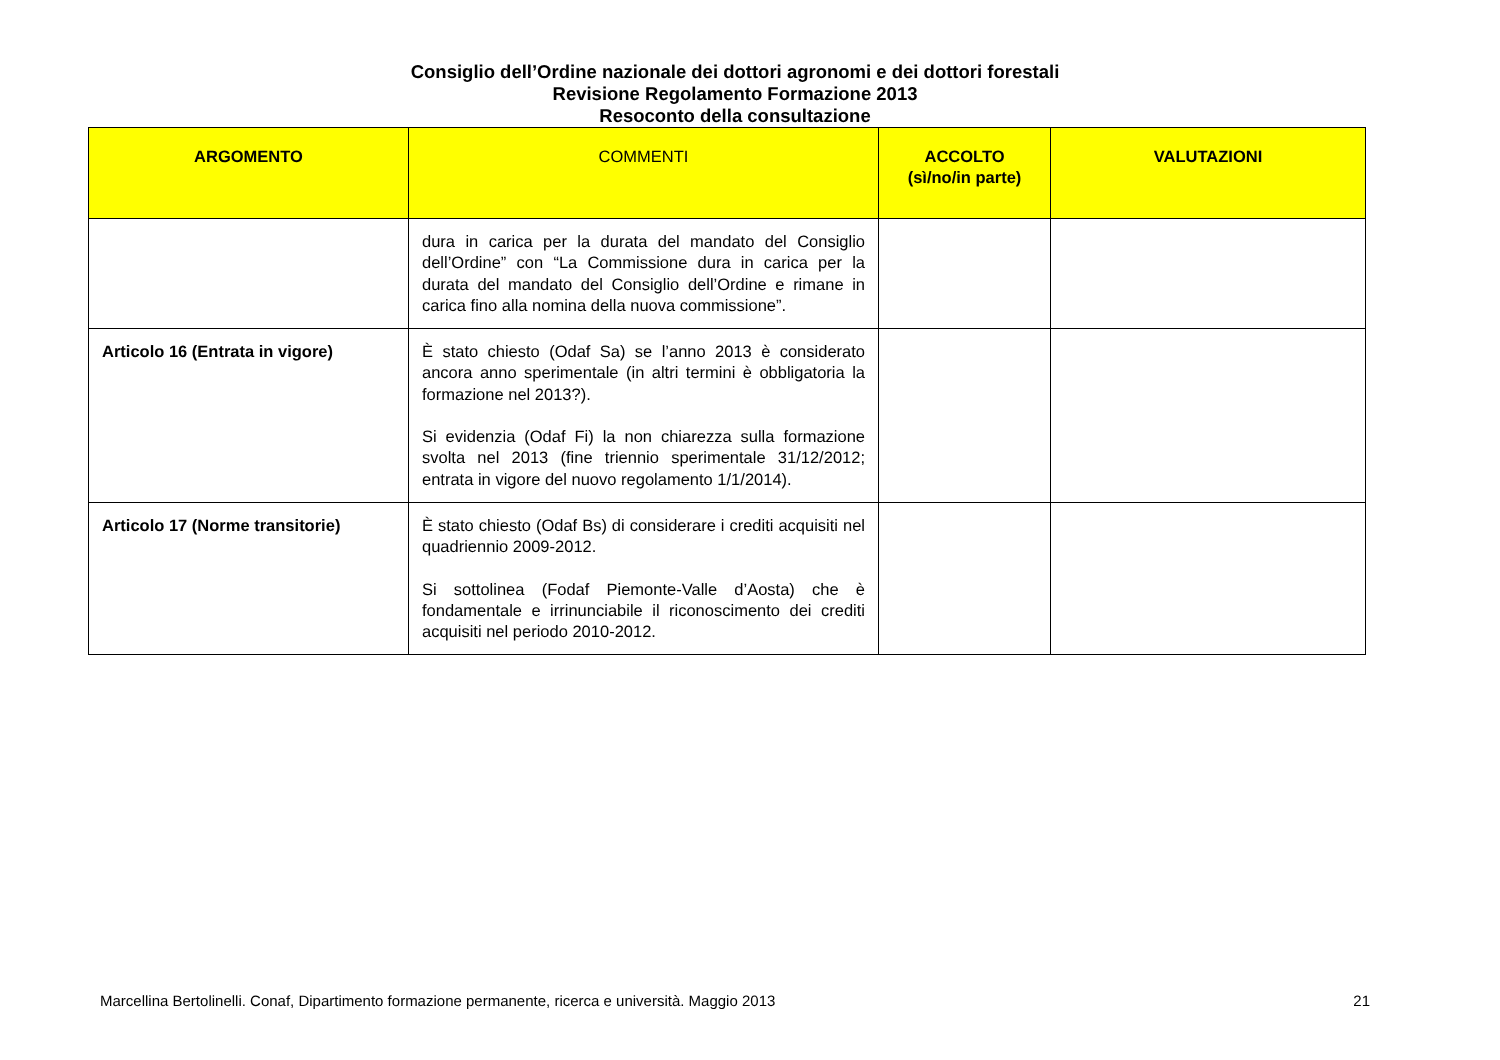Consiglio dell’Ordine nazionale dei dottori agronomi e dei dottori forestali
Revisione Regolamento Formazione 2013
Resoconto della consultazione
| ARGOMENTO | COMMENTI | ACCOLTO (sì/no/in parte) | VALUTAZIONI |
| --- | --- | --- | --- |
| | dura in carica per la durata del mandato del Consiglio dell’Ordine” con “La Commissione dura in carica per la durata del mandato del Consiglio dell’Ordine e rimane in carica fino alla nomina della nuova commissione”. | | |
| Articolo 16 (Entrata in vigore) | È stato chiesto (Odaf Sa) se l’anno 2013 è considerato ancora anno sperimentale (in altri termini è obbligatoria la formazione nel 2013?). Si evidenzia (Odaf Fi) la non chiarezza sulla formazione svolta nel 2013 (fine triennio sperimentale 31/12/2012; entrata in vigore del nuovo regolamento 1/1/2014). | | |
| Articolo 17 (Norme transitorie) | È stato chiesto (Odaf Bs) di considerare i crediti acquisiti nel quadriennio 2009-2012. Si sottolinea (Fodaf Piemonte-Valle d’Aosta) che è fondamentale e irrinunciabile il riconoscimento dei crediti acquisiti nel periodo 2010-2012. | | |
Marcellina Bertolinelli. Conaf, Dipartimento formazione permanente, ricerca e università. Maggio 2013 21